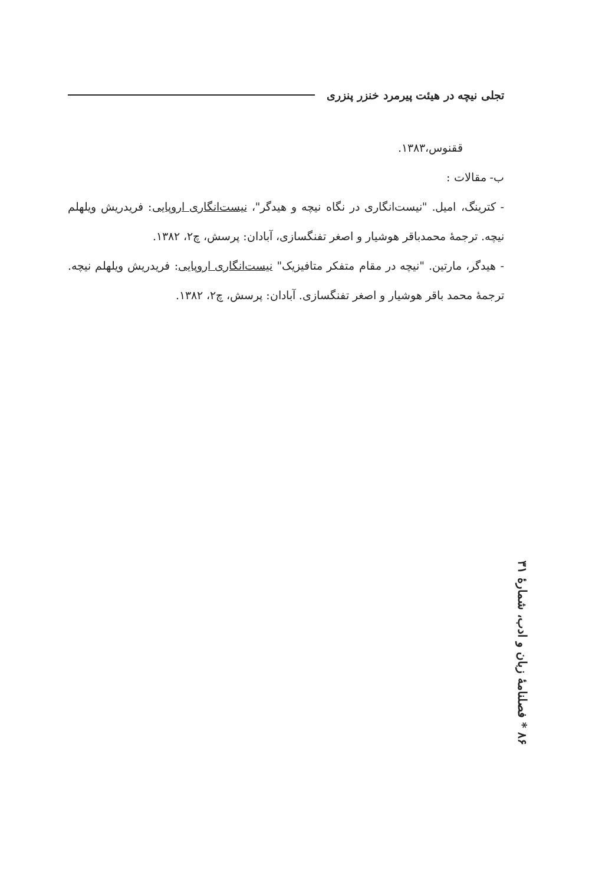تجلی نیچه در هیئت پیرمرد خنزر پنزری
ققنوس،۱۳۸۳.
ب- مقالات :
- کترینگ، امیل. "نیست‌انگاری در نگاه نیچه و هیدگر"، نیست‌انگاری اروپایی: فریدریش ویلهلم نیچه. ترجمهٔ محمدباقر هوشیار و اصغر تفنگسازی، آبادان: پرسش، چ۲، ۱۳۸۲.
- هیدگر، مارتین. "نیچه در مقام متفکر متافیزیک" نیست‌انگاری اروپایی: فریدریش ویلهلم نیچه. ترجمهٔ محمد باقر هوشیار و اصغر تفنگسازی. آبادان: پرسش، چ۲، ۱۳۸۲.
۸۶ * فصلنامهٔ زبان و ادب، شمارهٔ ۳۱